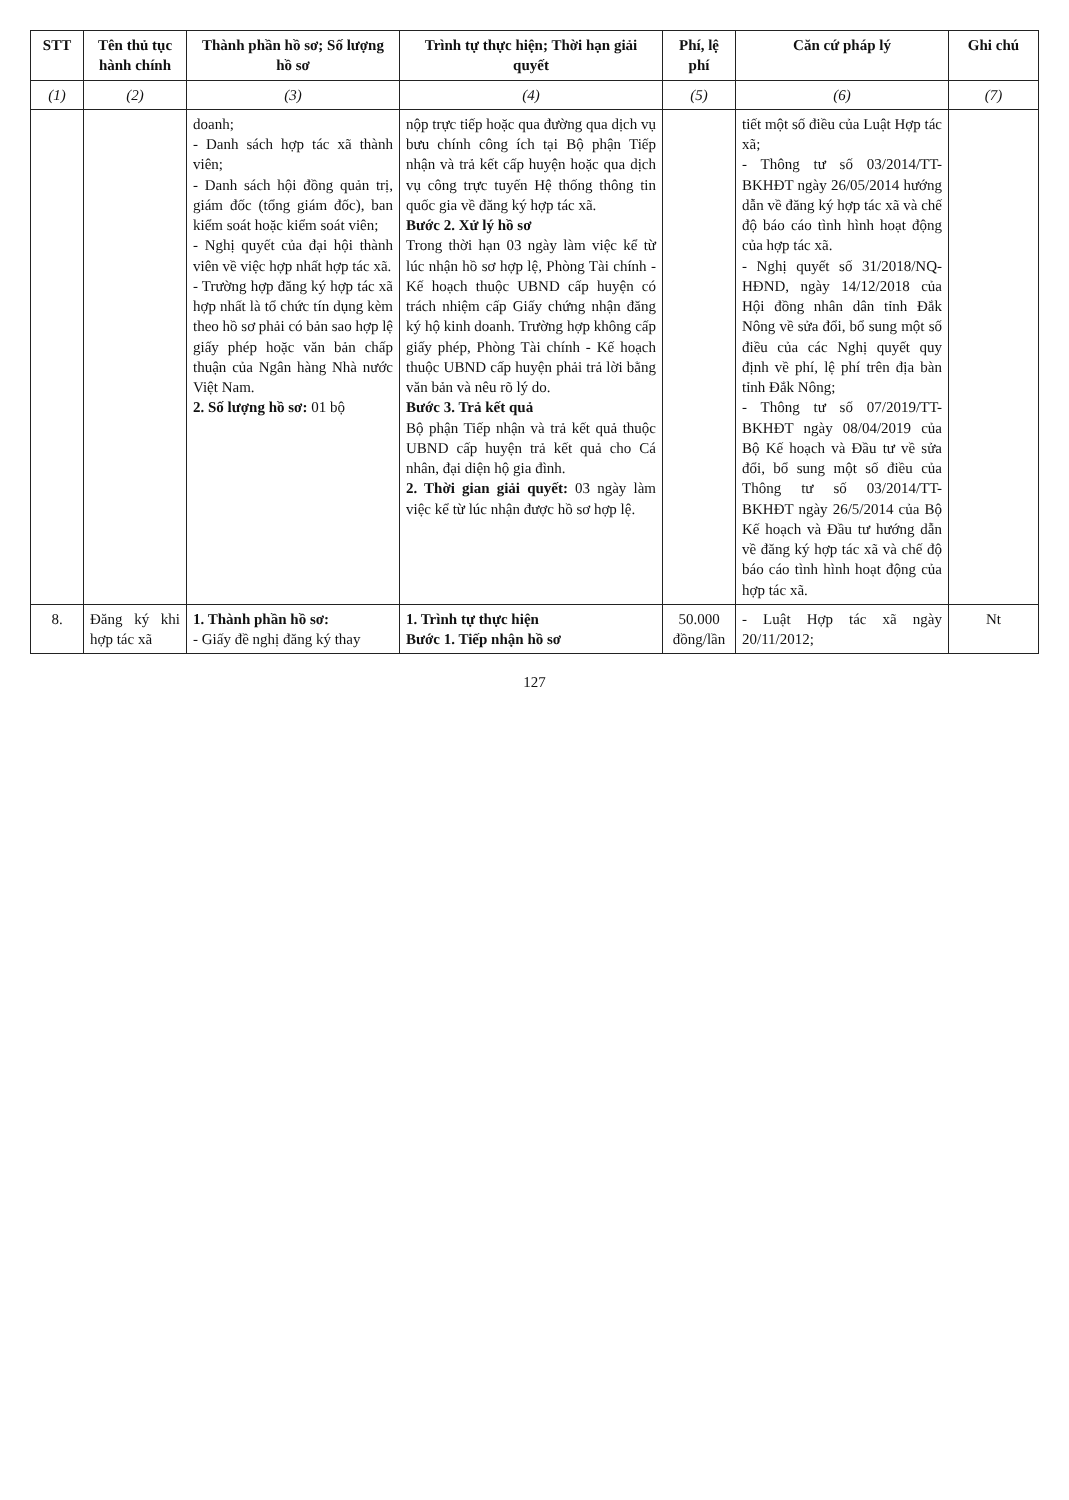| STT | Tên thủ tục hành chính | Thành phần hồ sơ; Số lượng hồ sơ | Trình tự thực hiện; Thời hạn giải quyết | Phí, lệ phí | Căn cứ pháp lý | Ghi chú |
| --- | --- | --- | --- | --- | --- | --- |
| (1) | (2) | (3) | (4) | (5) | (6) | (7) |
| | | doanh; - Danh sách hợp tác xã thành viên; - Danh sách hội đồng quản trị, giám đốc (tổng giám đốc), ban kiểm soát hoặc kiểm soát viên; - Nghị quyết của đại hội thành viên về việc hợp nhất hợp tác xã. - Trường hợp đăng ký hợp tác xã hợp nhất là tổ chức tín dụng kèm theo hồ sơ phải có bản sao hợp lệ giấy phép hoặc văn bản chấp thuận của Ngân hàng Nhà nước Việt Nam. 2. Số lượng hồ sơ: 01 bộ | nộp trực tiếp hoặc qua đường qua dịch vụ bưu chính công ích tại Bộ phận Tiếp nhận và trả kết cấp huyện hoặc qua dịch vụ công trực tuyến Hệ thống thông tin quốc gia về đăng ký hợp tác xã. Bước 2. Xử lý hồ sơ Trong thời hạn 03 ngày làm việc kể từ lúc nhận hồ sơ hợp lệ, Phòng Tài chính - Kế hoạch thuộc UBND cấp huyện có trách nhiệm cấp Giấy chứng nhận đăng ký hộ kinh doanh. Trường hợp không cấp giấy phép, Phòng Tài chính - Kế hoạch thuộc UBND cấp huyện phải trả lời bằng văn bản và nêu rõ lý do. Bước 3. Trả kết quả Bộ phận Tiếp nhận và trả kết quả thuộc UBND cấp huyện trả kết quả cho Cá nhân, đại diện hộ gia đình. 2. Thời gian giải quyết: 03 ngày làm việc kể từ lúc nhận được hồ sơ hợp lệ. | | tiết một số điều của Luật Hợp tác xã; - Thông tư số 03/2014/TT-BKHĐT ngày 26/05/2014 hướng dẫn về đăng ký hợp tác xã và chế độ báo cáo tình hình hoạt động của hợp tác xã. - Nghị quyết số 31/2018/NQ-HĐND, ngày 14/12/2018 của Hội đồng nhân dân tỉnh Đắk Nông về sửa đổi, bổ sung một số điều của các Nghị quyết quy định về phí, lệ phí trên địa bàn tỉnh Đắk Nông; - Thông tư số 07/2019/TT-BKHĐT ngày 08/04/2019 của Bộ Kế hoạch và Đầu tư về sửa đổi, bổ sung một số điều của Thông tư số 03/2014/TT-BKHĐT ngày 26/5/2014 của Bộ Kế hoạch và Đầu tư hướng dẫn về đăng ký hợp tác xã và chế độ báo cáo tình hình hoạt động của hợp tác xã. | |
| 8. | Đăng ký khi hợp tác xã | 1. Thành phần hồ sơ: - Giấy đề nghị đăng ký thay | 1. Trình tự thực hiện Bước 1. Tiếp nhận hồ sơ | 50.000 đồng/lần | - Luật Hợp tác xã ngày 20/11/2012; | Nt |
127